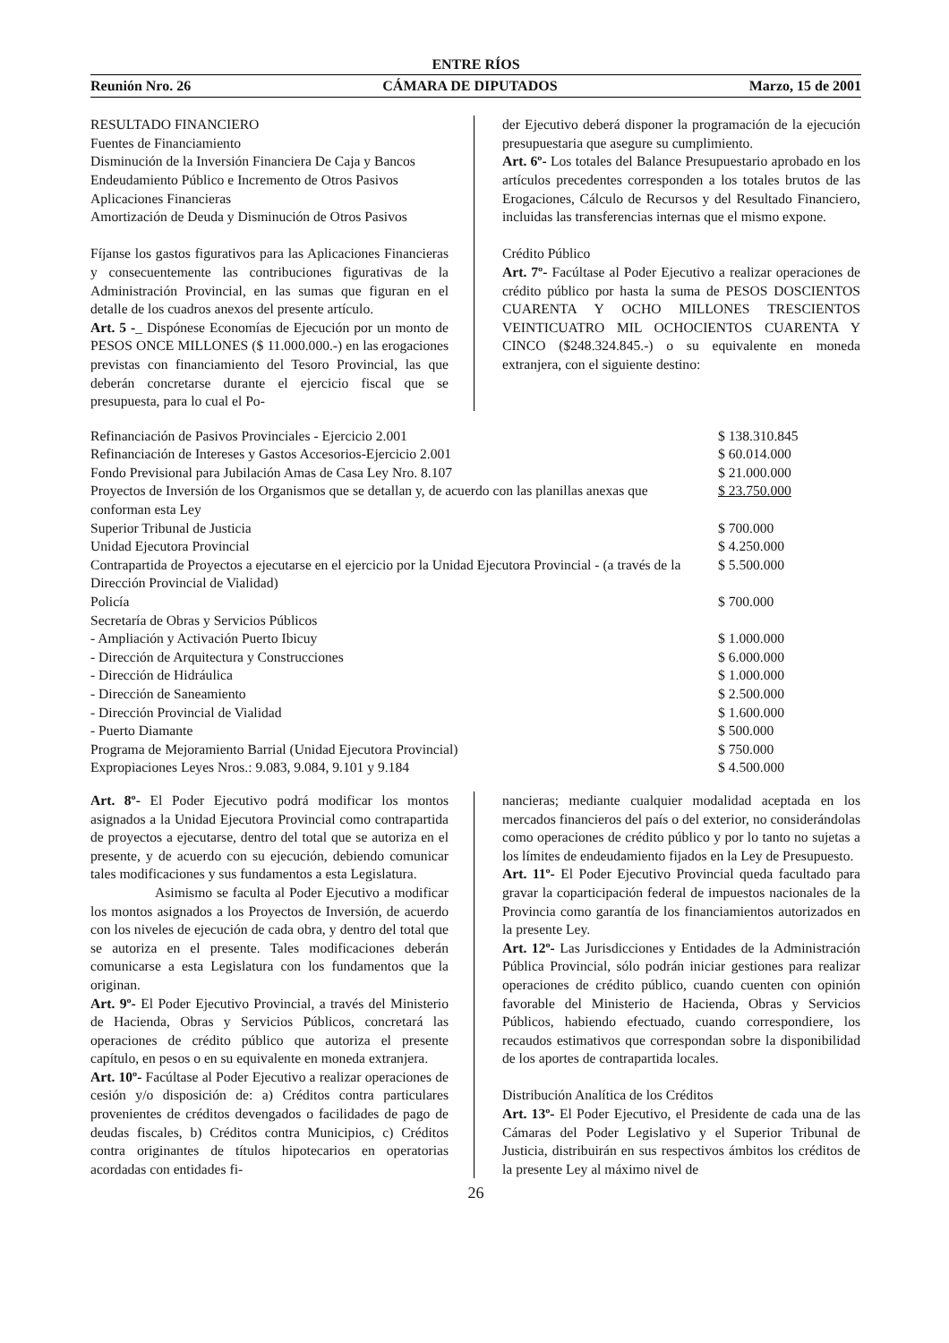ENTRE RÍOS
Reunión Nro. 26 CÁMARA DE DIPUTADOS Marzo, 15 de 2001
RESULTADO FINANCIERO
Fuentes de Financiamiento
Disminución de la Inversión Financiera De Caja y Bancos
Endeudamiento Público e Incremento de Otros Pasivos
Aplicaciones Financieras
Amortización de Deuda y Disminución de Otros Pasivos
Fíjanse los gastos figurativos para las Aplicaciones Financieras y consecuentemente las contribuciones figurativas de la Administración Provincial, en las sumas que figuran en el detalle de los cuadros anexos del presente artículo.
Art. 5 -_ Dispónese Economías de Ejecución por un monto de PESOS ONCE MILLONES ($ 11.000.000.-) en las erogaciones previstas con financiamiento del Tesoro Provincial, las que deberán concretarse durante el ejercicio fiscal que se presupuesta, para lo cual el Po-
der Ejecutivo deberá disponer la programación de la ejecución presupuestaria que asegure su cumplimiento.
Art. 6º- Los totales del Balance Presupuestario aprobado en los artículos precedentes corresponden a los totales brutos de las Erogaciones, Cálculo de Recursos y del Resultado Financiero, incluidas las transferencias internas que el mismo expone.
Crédito Público
Art. 7º- Facúltase al Poder Ejecutivo a realizar operaciones de crédito público por hasta la suma de PESOS DOSCIENTOS CUARENTA Y OCHO MILLONES TRESCIENTOS VEINTICUATRO MIL OCHOCIENTOS CUARENTA Y CINCO ($248.324.845.-) o su equivalente en moneda extranjera, con el siguiente destino:
| Refinanciación de Pasivos Provinciales - Ejercicio 2.001 | $ 138.310.845 |
| Refinanciación de Intereses y Gastos Accesorios-Ejercicio 2.001 | $ 60.014.000 |
| Fondo Previsional para Jubilación Amas de Casa Ley Nro. 8.107 | $ 21.000.000 |
| Proyectos de Inversión de los Organismos que se detallan y, de acuerdo con las planillas anexas que conforman esta Ley | $ 23.750.000 |
| Superior Tribunal de Justicia | $ 700.000 |
| Unidad Ejecutora Provincial | $ 4.250.000 |
| Contrapartida de Proyectos a ejecutarse en el ejercicio por la Unidad Ejecutora Provincial - (a través de la Dirección Provincial de Vialidad) | $ 5.500.000 |
| Policía | $ 700.000 |
| Secretaría de Obras y Servicios Públicos | |
| - Ampliación y Activación Puerto Ibicuy | $ 1.000.000 |
| - Dirección de Arquitectura y Construcciones | $ 6.000.000 |
| - Dirección de Hidráulica | $ 1.000.000 |
| - Dirección de Saneamiento | $ 2.500.000 |
| - Dirección Provincial de Vialidad | $ 1.600.000 |
| - Puerto Diamante | $ 500.000 |
| Programa de Mejoramiento Barrial (Unidad Ejecutora Provincial) | $ 750.000 |
| Expropiaciones Leyes Nros.: 9.083, 9.084, 9.101 y 9.184 | $ 4.500.000 |
Art. 8º- El Poder Ejecutivo podrá modificar los montos asignados a la Unidad Ejecutora Provincial como contrapartida de proyectos a ejecutarse, dentro del total que se autoriza en el presente, y de acuerdo con su ejecución, debiendo comunicar tales modificaciones y sus fundamentos a esta Legislatura.
Asimismo se faculta al Poder Ejecutivo a modificar los montos asignados a los Proyectos de Inversión, de acuerdo con los niveles de ejecución de cada obra, y dentro del total que se autoriza en el presente. Tales modificaciones deberán comunicarse a esta Legislatura con los fundamentos que la originan.
Art. 9º- El Poder Ejecutivo Provincial, a través del Ministerio de Hacienda, Obras y Servicios Públicos, concretará las operaciones de crédito público que autoriza el presente capítulo, en pesos o en su equivalente en moneda extranjera.
Art. 10º- Facúltase al Poder Ejecutivo a realizar operaciones de cesión y/o disposición de: a) Créditos contra particulares provenientes de créditos devengados o facilidades de pago de deudas fiscales, b) Créditos contra Municipios, c) Créditos contra originantes de títulos hipotecarios en operatorias acordadas con entidades fi-
nancieras; mediante cualquier modalidad aceptada en los mercados financieros del país o del exterior, no considerándolas como operaciones de crédito público y por lo tanto no sujetas a los límites de endeudamiento fijados en la Ley de Presupuesto.
Art. 11º- El Poder Ejecutivo Provincial queda facultado para gravar la coparticipación federal de impuestos nacionales de la Provincia como garantía de los financiamientos autorizados en la presente Ley.
Art. 12º- Las Jurisdicciones y Entidades de la Administración Pública Provincial, sólo podrán iniciar gestiones para realizar operaciones de crédito público, cuando cuenten con opinión favorable del Ministerio de Hacienda, Obras y Servicios Públicos, habiendo efectuado, cuando correspondiere, los recaudos estimativos que correspondan sobre la disponibilidad de los aportes de contrapartida locales.
Distribución Analítica de los Créditos
Art. 13º- El Poder Ejecutivo, el Presidente de cada una de las Cámaras del Poder Legislativo y el Superior Tribunal de Justicia, distribuirán en sus respectivos ámbitos los créditos de la presente Ley al máximo nivel de
26